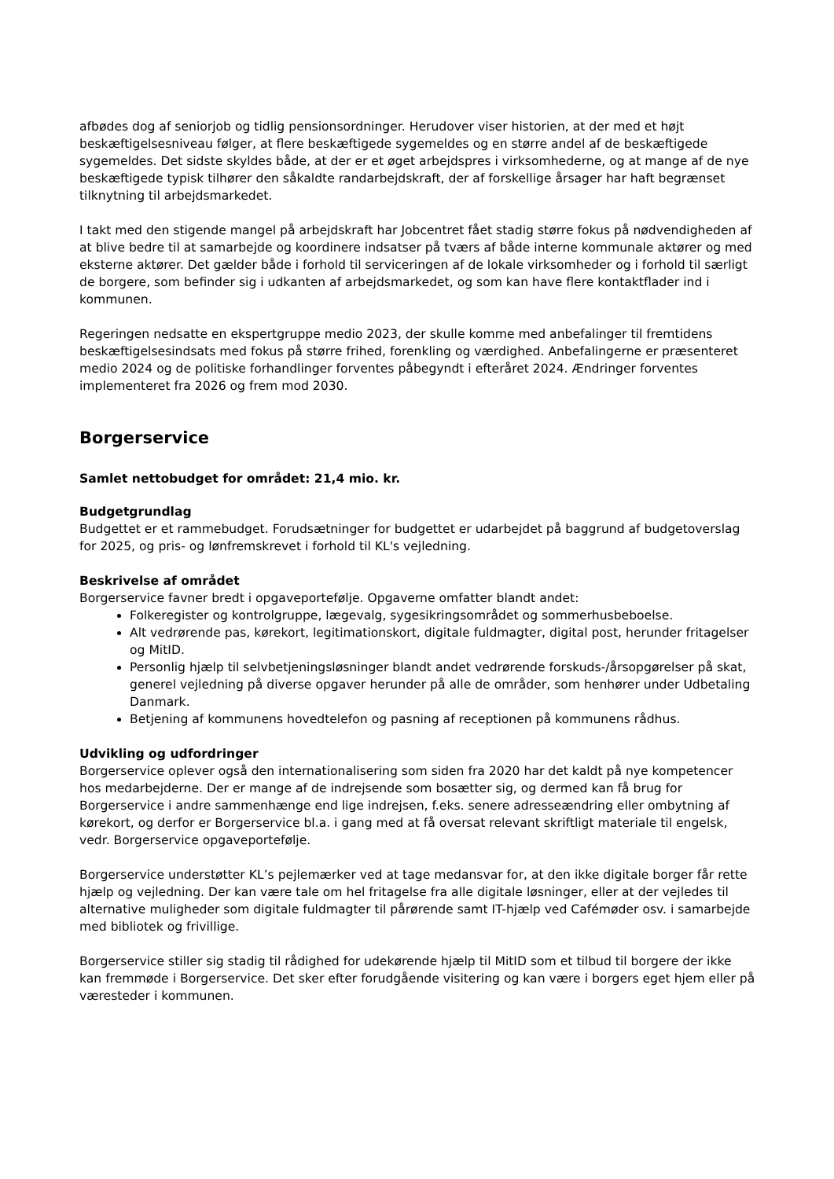afbødes dog af seniorjob og tidlig pensionsordninger. Herudover viser historien, at der med et højt beskæftigelsesniveau følger, at flere beskæftigede sygemeldes og en større andel af de beskæftigede sygemeldes. Det sidste skyldes både, at der er et øget arbejdspres i virksomhederne, og at mange af de nye beskæftigede typisk tilhører den såkaldte randarbejdskraft, der af forskellige årsager har haft begrænset tilknytning til arbejdsmarkedet.
I takt med den stigende mangel på arbejdskraft har Jobcentret fået stadig større fokus på nødvendigheden af at blive bedre til at samarbejde og koordinere indsatser på tværs af både interne kommunale aktører og med eksterne aktører. Det gælder både i forhold til serviceringen af de lokale virksomheder og i forhold til særligt de borgere, som befinder sig i udkanten af arbejdsmarkedet, og som kan have flere kontaktflader ind i kommunen.
Regeringen nedsatte en ekspertgruppe medio 2023, der skulle komme med anbefalinger til fremtidens beskæftigelsesindsats med fokus på større frihed, forenkling og værdighed. Anbefalingerne er præsenteret medio 2024 og de politiske forhandlinger forventes påbegyndt i efteråret 2024. Ændringer forventes implementeret fra 2026 og frem mod 2030.
Borgerservice
Samlet nettobudget for området: 21,4 mio. kr.
Budgetgrundlag
Budgettet er et rammebudget. Forudsætninger for budgettet er udarbejdet på baggrund af budgetoverslag for 2025, og pris- og lønfremskrevet i forhold til KL's vejledning.
Beskrivelse af området
Borgerservice favner bredt i opgaveportefølje. Opgaverne omfatter blandt andet:
Folkeregister og kontrolgruppe, lægevalg, sygesikringsområdet og sommerhusbeboelse.
Alt vedrørende pas, kørekort, legitimationskort, digitale fuldmagter, digital post, herunder fritagelser og MitID.
Personlig hjælp til selvbetjeningsløsninger blandt andet vedrørende forskuds-/årsopgørelser på skat, generel vejledning på diverse opgaver herunder på alle de områder, som henhører under Udbetaling Danmark.
Betjening af kommunens hovedtelefon og pasning af receptionen på kommunens rådhus.
Udvikling og udfordringer
Borgerservice oplever også den internationalisering som siden fra 2020 har det kaldt på nye kompetencer hos medarbejderne. Der er mange af de indrejsende som bosætter sig, og dermed kan få brug for Borgerservice i andre sammenhænge end lige indrejsen, f.eks. senere adresseændring eller ombytning af kørekort, og derfor er Borgerservice bl.a. i gang med at få oversat relevant skriftligt materiale til engelsk, vedr. Borgerservice opgaveportefølje.
Borgerservice understøtter KL’s pejlemærker ved at tage medansvar for, at den ikke digitale borger får rette hjælp og vejledning. Der kan være tale om hel fritagelse fra alle digitale løsninger, eller at der vejledes til alternative muligheder som digitale fuldmagter til pårørende samt IT-hjælp ved Cafémøder osv. i samarbejde med bibliotek og frivillige.
Borgerservice stiller sig stadig til rådighed for udekørende hjælp til MitID som et tilbud til borgere der ikke kan fremmøde i Borgerservice. Det sker efter forudgående visitering og kan være i borgers eget hjem eller på væresteder i kommunen.